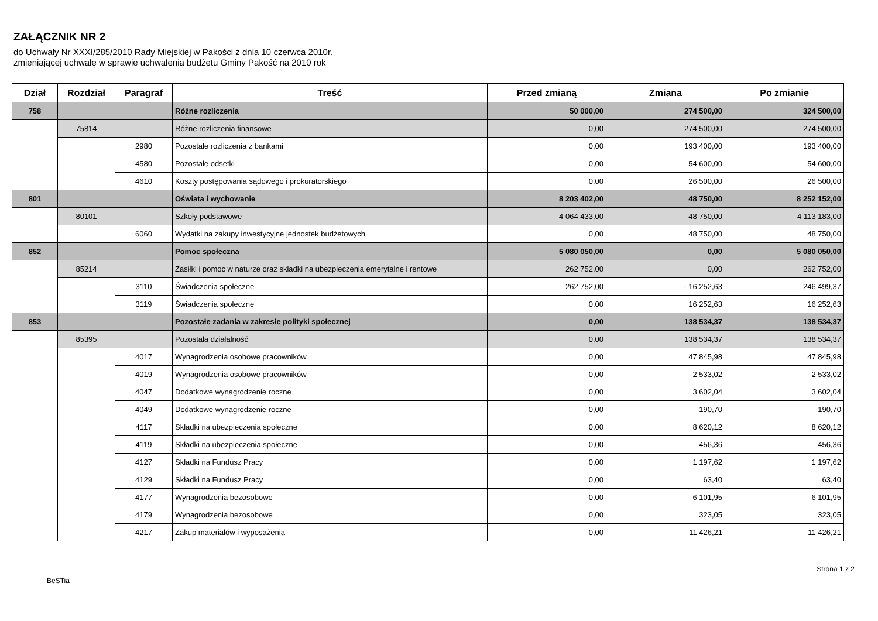ZAŁĄCZNIK NR 2
do Uchwały Nr XXXI/285/2010 Rady Miejskiej w Pakości z dnia 10 czerwca 2010r.
zmieniającej uchwałę w sprawie uchwalenia budżetu Gminy Pakość na 2010 rok
| Dział | Rozdział | Paragraf | Treść | Przed zmianą | Zmiana | Po zmianie |
| --- | --- | --- | --- | --- | --- | --- |
| 758 | | | Różne rozliczenia | 50 000,00 | 274 500,00 | 324 500,00 |
| | 75814 | | Różne rozliczenia finansowe | 0,00 | 274 500,00 | 274 500,00 |
| | | 2980 | Pozostałe rozliczenia z bankami | 0,00 | 193 400,00 | 193 400,00 |
| | | 4580 | Pozostałe odsetki | 0,00 | 54 600,00 | 54 600,00 |
| | | 4610 | Koszty postępowania sądowego i prokuratorskiego | 0,00 | 26 500,00 | 26 500,00 |
| 801 | | | Oświata i wychowanie | 8 203 402,00 | 48 750,00 | 8 252 152,00 |
| | 80101 | | Szkoły podstawowe | 4 064 433,00 | 48 750,00 | 4 113 183,00 |
| | | 6060 | Wydatki na zakupy inwestycyjne jednostek budżetowych | 0,00 | 48 750,00 | 48 750,00 |
| 852 | | | Pomoc społeczna | 5 080 050,00 | 0,00 | 5 080 050,00 |
| | 85214 | | Zasiłki i pomoc w naturze oraz składki na ubezpieczenia emerytalne i rentowe | 262 752,00 | 0,00 | 262 752,00 |
| | | 3110 | Świadczenia społeczne | 262 752,00 | - 16 252,63 | 246 499,37 |
| | | 3119 | Świadczenia społeczne | 0,00 | 16 252,63 | 16 252,63 |
| 853 | | | Pozostałe zadania w zakresie polityki społecznej | 0,00 | 138 534,37 | 138 534,37 |
| | 85395 | | Pozostała działalność | 0,00 | 138 534,37 | 138 534,37 |
| | | 4017 | Wynagrodzenia osobowe pracowników | 0,00 | 47 845,98 | 47 845,98 |
| | | 4019 | Wynagrodzenia osobowe pracowników | 0,00 | 2 533,02 | 2 533,02 |
| | | 4047 | Dodatkowe wynagrodzenie roczne | 0,00 | 3 602,04 | 3 602,04 |
| | | 4049 | Dodatkowe wynagrodzenie roczne | 0,00 | 190,70 | 190,70 |
| | | 4117 | Składki na ubezpieczenia społeczne | 0,00 | 8 620,12 | 8 620,12 |
| | | 4119 | Składki na ubezpieczenia społeczne | 0,00 | 456,36 | 456,36 |
| | | 4127 | Składki na Fundusz Pracy | 0,00 | 1 197,62 | 1 197,62 |
| | | 4129 | Składki na Fundusz Pracy | 0,00 | 63,40 | 63,40 |
| | | 4177 | Wynagrodzenia bezosobowe | 0,00 | 6 101,95 | 6 101,95 |
| | | 4179 | Wynagrodzenia bezosobowe | 0,00 | 323,05 | 323,05 |
| | | 4217 | Zakup materiałów i wyposażenia | 0,00 | 11 426,21 | 11 426,21 |
BeSTia Strona 1 z 2